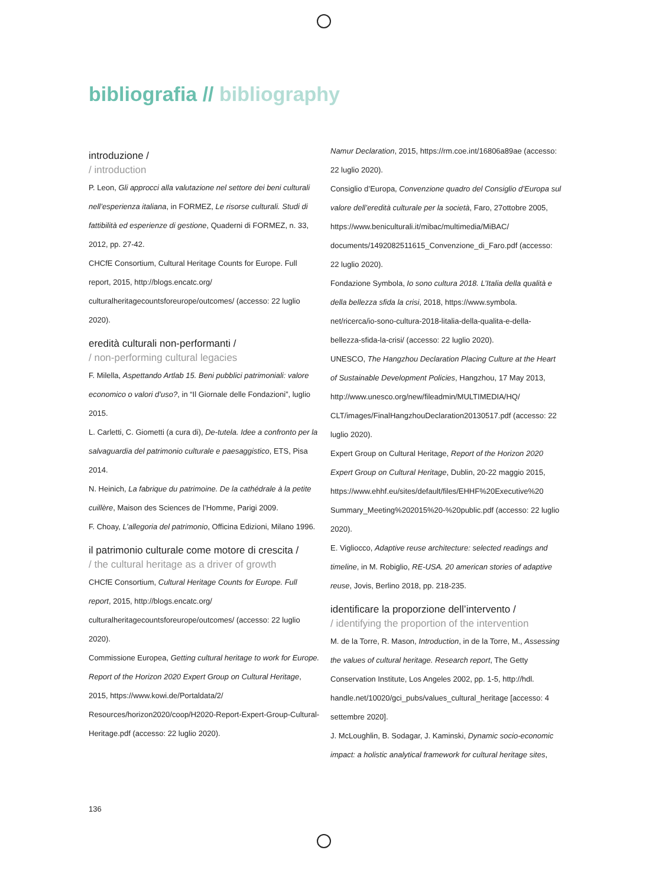bibliografia // bibliography
introduzione /
/ introduction
P. Leon, Gli approcci alla valutazione nel settore dei beni culturali nell’esperienza italiana, in FORMEZ, Le risorse culturali. Studi di fattibilità ed esperienze di gestione, Quaderni di FORMEZ, n. 33, 2012, pp. 27-42.
CHCfE Consortium, Cultural Heritage Counts for Europe. Full report, 2015, http://blogs.encatc.org/ culturalheritagecountsforeurope/outcomes/ (accesso: 22 luglio 2020).
eredità culturali non-performanti /
/ non-performing cultural legacies
F. Milella, Aspettando Artlab 15. Beni pubblici patrimoniali: valore economico o valori d’uso?, in “Il Giornale delle Fondazioni”, luglio 2015.
L. Carletti, C. Giometti (a cura di), De-tutela. Idee a confronto per la salvaguardia del patrimonio culturale e paesaggistico, ETS, Pisa 2014.
N. Heinich, La fabrique du patrimoine. De la cathédrale à la petite cuillère, Maison des Sciences de l’Homme, Parigi 2009.
F. Choay, L’allegoria del patrimonio, Officina Edizioni, Milano 1996.
il patrimonio culturale come motore di crescita /
/ the cultural heritage as a driver of growth
CHCfE Consortium, Cultural Heritage Counts for Europe. Full report, 2015, http://blogs.encatc.org/ culturalheritagecountsforeurope/outcomes/ (accesso: 22 luglio 2020).
Commissione Europea, Getting cultural heritage to work for Europe. Report of the Horizon 2020 Expert Group on Cultural Heritage, 2015, https://www.kowi.de/Portaldata/2/ Resources/horizon2020/coop/H2020-Report-Expert-Group-Cultural-Heritage.pdf (accesso: 22 luglio 2020).
Namur Declaration, 2015, https://rm.coe.int/16806a89ae (accesso: 22 luglio 2020).
Consiglio d’Europa, Convenzione quadro del Consiglio d’Europa sul valore dell’eredità culturale per la società, Faro, 27ottobre 2005, https://www.beniculturali.it/mibac/multimedia/MiBAC/ documents/1492082511615_Convenzione_di_Faro.pdf (accesso: 22 luglio 2020).
Fondazione Symbola, Io sono cultura 2018. L’Italia della qualità e della bellezza sfida la crisi, 2018, https://www.symbola. net/ricerca/io-sono-cultura-2018-litalia-della-qualita-e-della-bellezza-sfida-la-crisi/ (accesso: 22 luglio 2020).
UNESCO, The Hangzhou Declaration Placing Culture at the Heart of Sustainable Development Policies, Hangzhou, 17 May 2013, http://www.unesco.org/new/fileadmin/MULTIMEDIA/HQ/ CLT/images/FinalHangzhouDeclaration20130517.pdf (accesso: 22 luglio 2020).
Expert Group on Cultural Heritage, Report of the Horizon 2020 Expert Group on Cultural Heritage, Dublin, 20-22 maggio 2015, https://www.ehhf.eu/sites/default/files/EHHF%20Executive%20 Summary_Meeting%202015%20-%20public.pdf (accesso: 22 luglio 2020).
E. Vigliocco, Adaptive reuse architecture: selected readings and timeline, in M. Robiglio, RE-USA. 20 american stories of adaptive reuse, Jovis, Berlino 2018, pp. 218-235.
identificare la proporzione dell’intervento /
/ identifying the proportion of the intervention
M. de la Torre, R. Mason, Introduction, in de la Torre, M., Assessing the values of cultural heritage. Research report, The Getty Conservation Institute, Los Angeles 2002, pp. 1-5, http://hdl. handle.net/10020/gci_pubs/values_cultural_heritage [accesso: 4 settembre 2020].
J. McLoughlin, B. Sodagar, J. Kaminski, Dynamic socio-economic impact: a holistic analytical framework for cultural heritage sites,
136